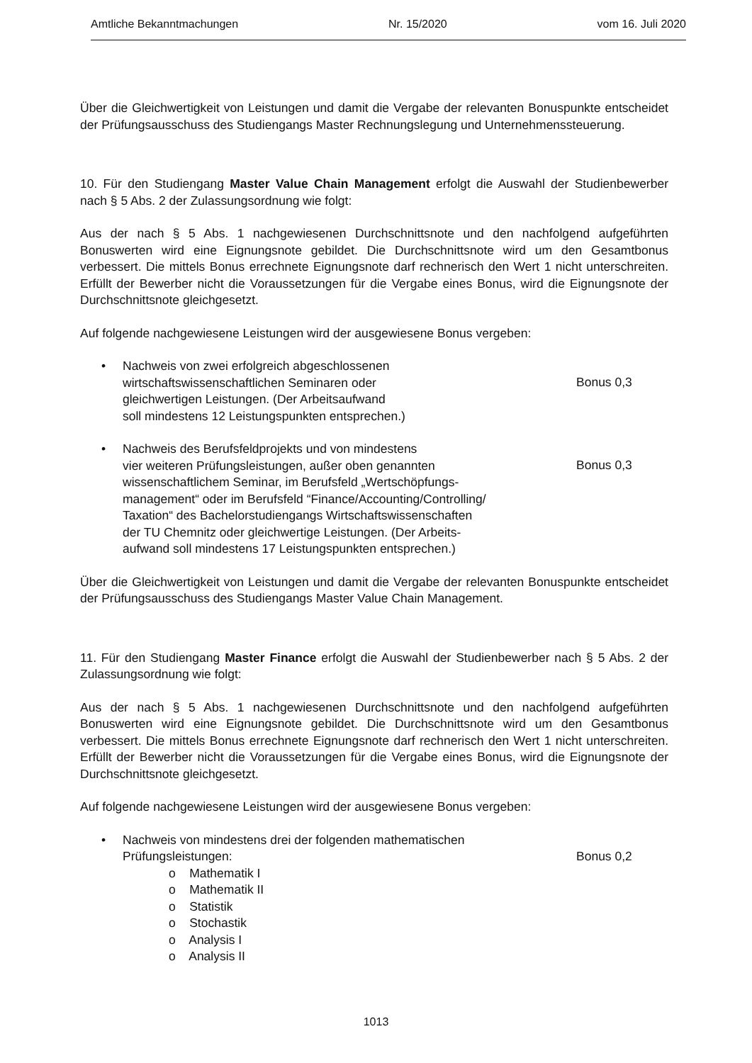Amtliche Bekanntmachungen Nr. 15/2020 vom 16. Juli 2020
Über die Gleichwertigkeit von Leistungen und damit die Vergabe der relevanten Bonuspunkte entscheidet der Prüfungsausschuss des Studiengangs Master Rechnungslegung und Unternehmenssteuerung.
10. Für den Studiengang Master Value Chain Management erfolgt die Auswahl der Studienbewerber nach § 5 Abs. 2 der Zulassungsordnung wie folgt:
Aus der nach § 5 Abs. 1 nachgewiesenen Durchschnittsnote und den nachfolgend aufgeführten Bonuswerten wird eine Eignungsnote gebildet. Die Durchschnittsnote wird um den Gesamtbonus verbessert. Die mittels Bonus errechnete Eignungsnote darf rechnerisch den Wert 1 nicht unterschreiten. Erfüllt der Bewerber nicht die Voraussetzungen für die Vergabe eines Bonus, wird die Eignungsnote der Durchschnittsnote gleichgesetzt.
Auf folgende nachgewiesene Leistungen wird der ausgewiesene Bonus vergeben:
• Nachweis von zwei erfolgreich abgeschlossenen
wirtschaftswissenschaftlichen Seminaren oder
gleichwertigen Leistungen. (Der Arbeitsaufwand
soll mindestens 12 Leistungspunkten entsprechen.)
Bonus 0,3
• Nachweis des Berufsfeldprojekts und von mindestens
vier weiteren Prüfungsleistungen, außer oben genannten
wissenschaftlichem Seminar, im Berufsfeld „Wertschöpfungs-
management“ oder im Berufsfeld “Finance/Accounting/Controlling/
Taxation“ des Bachelorstudiengangs Wirtschaftswissenschaften
der TU Chemnitz oder gleichwertige Leistungen. (Der Arbeits-
aufwand soll mindestens 17 Leistungspunkten entsprechen.)
Bonus 0,3
Über die Gleichwertigkeit von Leistungen und damit die Vergabe der relevanten Bonuspunkte entscheidet der Prüfungsausschuss des Studiengangs Master Value Chain Management.
11. Für den Studiengang Master Finance erfolgt die Auswahl der Studienbewerber nach § 5 Abs. 2 der Zulassungsordnung wie folgt:
Aus der nach § 5 Abs. 1 nachgewiesenen Durchschnittsnote und den nachfolgend aufgeführten Bonuswerten wird eine Eignungsnote gebildet. Die Durchschnittsnote wird um den Gesamtbonus verbessert. Die mittels Bonus errechnete Eignungsnote darf rechnerisch den Wert 1 nicht unterschreiten. Erfüllt der Bewerber nicht die Voraussetzungen für die Vergabe eines Bonus, wird die Eignungsnote der Durchschnittsnote gleichgesetzt.
Auf folgende nachgewiesene Leistungen wird der ausgewiesene Bonus vergeben:
• Nachweis von mindestens drei der folgenden mathematischen
Prüfungsleistungen:
o Mathematik I
o Mathematik II
o Statistik
o Stochastik
o Analysis I
o Analysis II
Bonus 0,2
1013